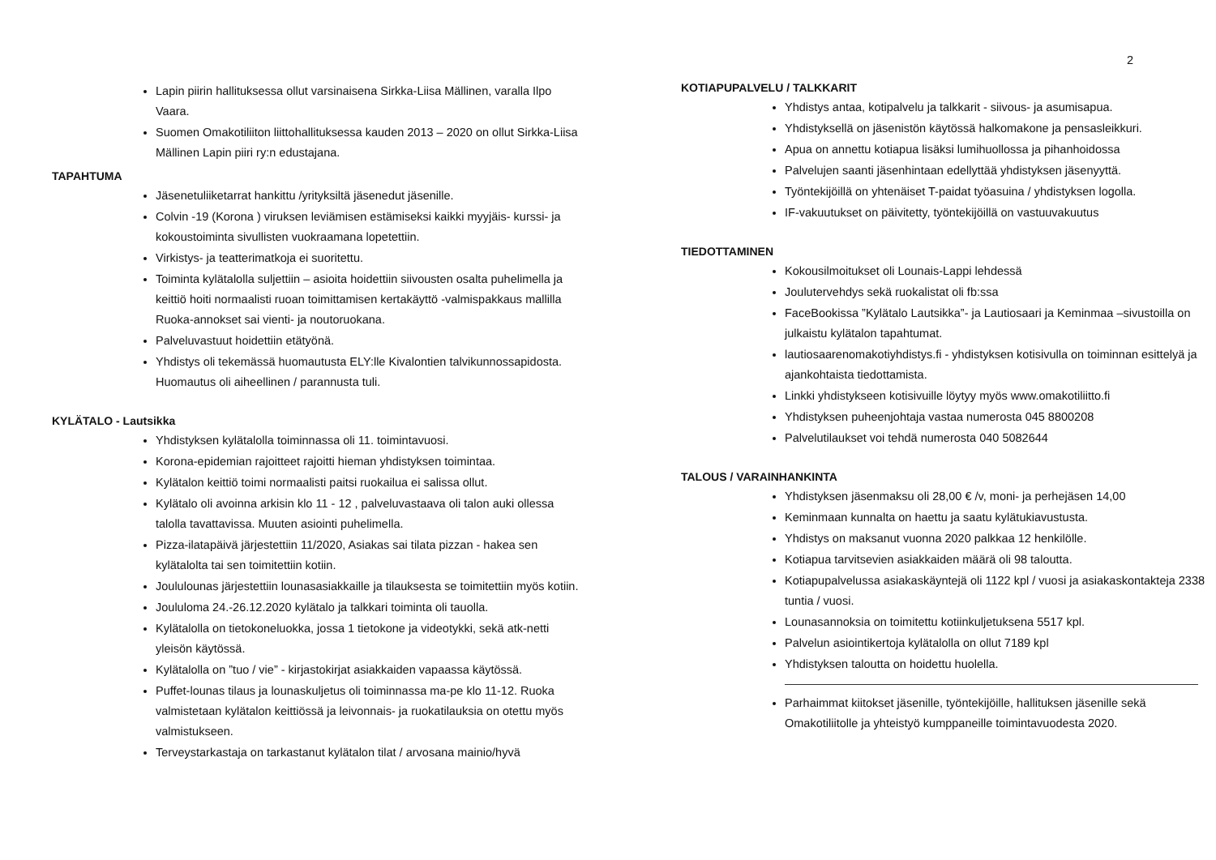2
Lapin piirin hallituksessa ollut varsinaisena Sirkka-Liisa Mällinen, varalla Ilpo Vaara.
Suomen Omakotiliiton liittohallituksessa kauden 2013 – 2020 on ollut Sirkka-Liisa Mällinen Lapin piiri ry:n edustajana.
TAPAHTUMA
Jäsenetuliiketarrat hankittu /yrityksiltä jäsenedut jäsenille.
Colvin -19 (Korona ) viruksen leviämisen estämiseksi kaikki myyjäis- kurssi- ja kokoustoiminta sivullisten vuokraamana lopetettiin.
Virkistys- ja teatterimatkoja ei suoritettu.
Toiminta kylätalolla suljettiin – asioita hoidettiin siivousten osalta puhelimella ja keittiö hoiti normaalisti ruoan toimittamisen kertakäyttö -valmispakkaus mallilla Ruoka-annokset sai vienti- ja noutoruokana.
Palveluvastuut hoidettiin etätyönä.
Yhdistys oli tekemässä huomautusta ELY:lle Kivalontien talvikunnossapidosta. Huomautus oli aiheellinen / parannusta tuli.
KYLÄTALO - Lautsikka
Yhdistyksen kylätalolla toiminnassa oli 11. toimintavuosi.
Korona-epidemian rajoitteet rajoitti hieman yhdistyksen toimintaa.
Kylätalon keittiö toimi normaalisti paitsi ruokailua ei salissa ollut.
Kylätalo oli avoinna arkisin klo 11 - 12 , palveluvastaava oli talon auki ollessa talolla tavattavissa. Muuten asiointi puhelimella.
Pizza-ilatapäivä järjestettiin 11/2020, Asiakas sai tilata pizzan - hakea sen kylätalolta tai sen toimitettiin kotiin.
Joululounas järjestettiin lounasasiakkaille ja tilauksesta se toimitettiin myös kotiin.
Joululoma 24.-26.12.2020 kylätalo ja talkkari toiminta oli tauolla.
Kylätalolla on tietokoneluokka, jossa 1 tietokone ja videotykki, sekä atk-netti yleisön käytössä.
Kylätalolla on ”tuo / vie” - kirjastokirjat asiakkaiden vapaassa käytössä.
Puffet-lounas tilaus ja lounaskuljetus oli toiminnassa ma-pe klo 11-12. Ruoka valmistetaan kylätalon keittiössä ja leivonnais- ja ruokatilauksia on otettu myös valmistukseen.
Terveystarkastaja on tarkastanut kylätalon tilat / arvosana mainio/hyvä
KOTIAPUPALVELU / TALKKARIT
Yhdistys antaa, kotipalvelu ja talkkarit - siivous- ja asumisapua.
Yhdistyksellä on jäsenistön käytössä halkomakone ja pensasleikkuri.
Apua on annettu kotiapua lisäksi lumihuollossa ja pihanhoidossa
Palvelujen saanti jäsenhintaan edellyttää yhdistyksen jäsenyyttä.
Työntekijöillä on yhtenäiset T-paidat työasuina / yhdistyksen logolla.
IF-vakuutukset on päivitetty, työntekijöillä on vastuuvakuutus
TIEDOTTAMINEN
Kokousilmoitukset oli Lounais-Lappi lehdessä
Joulutervehdys sekä ruokalistat oli fb:ssa
FaceBookissa ”Kylätalo Lautsikka”- ja Lautiosaari ja Keminmaa –sivustoilla on julkaistu kylätalon tapahtumat.
lautiosaarenomakotiyhdistys.fi - yhdistyksen kotisivulla on toiminnan esittelyä ja ajankohtaista tiedottamista.
Linkki yhdistykseen kotisivuille löytyy myös www.omakotiliitto.fi
Yhdistyksen puheenjohtaja vastaa numerosta 045 8800208
Palvelutilaukset voi tehdä numerosta 040 5082644
TALOUS / VARAINHANKINTA
Yhdistyksen jäsenmaksu oli 28,00 € /v, moni- ja perhejäsen 14,00
Keminmaan kunnalta on haettu ja saatu kylätukiavustusta.
Yhdistys on maksanut vuonna 2020 palkkaa 12 henkilölle.
Kotiapua tarvitsevien asiakkaiden määrä oli 98 taloutta.
Kotiapupalvelussa asiakaskäyntejä oli 1122 kpl / vuosi ja asiakaskontakteja 2338 tuntia / vuosi.
Lounasannoksia on toimitettu kotiinkuljetuksena 5517 kpl.
Palvelun asiointikertoja kylätalolla on ollut 7189 kpl
Yhdistyksen taloutta on hoidettu huolella.
Parhaimmat kiitokset jäsenille, työntekijöille, hallituksen jäsenille sekä Omakotiliitolle ja yhteistyö kumppaneille toimintavuodesta 2020.